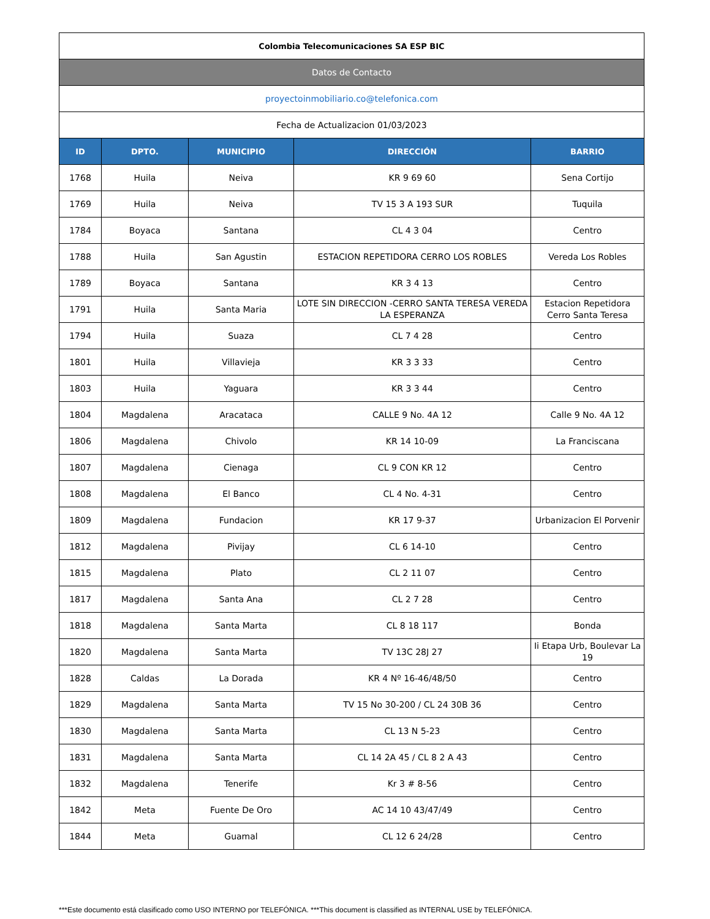| Colombia Telecomunicaciones SA ESP BIC | | | | |
| Datos de Contacto | | | | |
| proyectoinmobiliario.co@telefonica.com | | | | |
| Fecha de Actualizacion 01/03/2023 | | | | |
| ID | DPTO. | MUNICIPIO | DIRECCIÓN | BARRIO |
| 1768 | Huila | Neiva | KR 9 69 60 | Sena Cortijo |
| 1769 | Huila | Neiva | TV 15 3 A 193 SUR | Tuquila |
| 1784 | Boyaca | Santana | CL 4 3 04 | Centro |
| 1788 | Huila | San Agustin | ESTACION REPETIDORA CERRO LOS ROBLES | Vereda Los Robles |
| 1789 | Boyaca | Santana | KR 3 4 13 | Centro |
| 1791 | Huila | Santa Maria | LOTE SIN DIRECCION -CERRO SANTA TERESA VEREDA LA ESPERANZA | Estacion Repetidora Cerro Santa Teresa |
| 1794 | Huila | Suaza | CL 7 4 28 | Centro |
| 1801 | Huila | Villavieja | KR 3 3 33 | Centro |
| 1803 | Huila | Yaguara | KR 3 3 44 | Centro |
| 1804 | Magdalena | Aracataca | CALLE 9 No. 4A 12 | Calle 9 No. 4A 12 |
| 1806 | Magdalena | Chivolo | KR 14 10-09 | La Franciscana |
| 1807 | Magdalena | Cienaga | CL 9 CON KR 12 | Centro |
| 1808 | Magdalena | El Banco | CL 4 No. 4-31 | Centro |
| 1809 | Magdalena | Fundacion | KR 17 9-37 | Urbanizacion El Porvenir |
| 1812 | Magdalena | Pivijay | CL 6 14-10 | Centro |
| 1815 | Magdalena | Plato | CL 2 11 07 | Centro |
| 1817 | Magdalena | Santa Ana | CL 2 7 28 | Centro |
| 1818 | Magdalena | Santa Marta | CL 8 18 117 | Bonda |
| 1820 | Magdalena | Santa Marta | TV 13C 28J 27 | Ii Etapa Urb, Boulevar La 19 |
| 1828 | Caldas | La Dorada | KR 4 Nº 16-46/48/50 | Centro |
| 1829 | Magdalena | Santa Marta | TV 15 No 30-200 / CL 24 30B 36 | Centro |
| 1830 | Magdalena | Santa Marta | CL 13 N 5-23 | Centro |
| 1831 | Magdalena | Santa Marta | CL 14 2A 45 / CL 8 2 A 43 | Centro |
| 1832 | Magdalena | Tenerife | Kr 3 # 8-56 | Centro |
| 1842 | Meta | Fuente De Oro | AC 14 10 43/47/49 | Centro |
| 1844 | Meta | Guamal | CL 12 6 24/28 | Centro |
***Este documento está clasificado como USO INTERNO por TELEFÓNICA. ***This document is classified as INTERNAL USE by TELEFÓNICA.